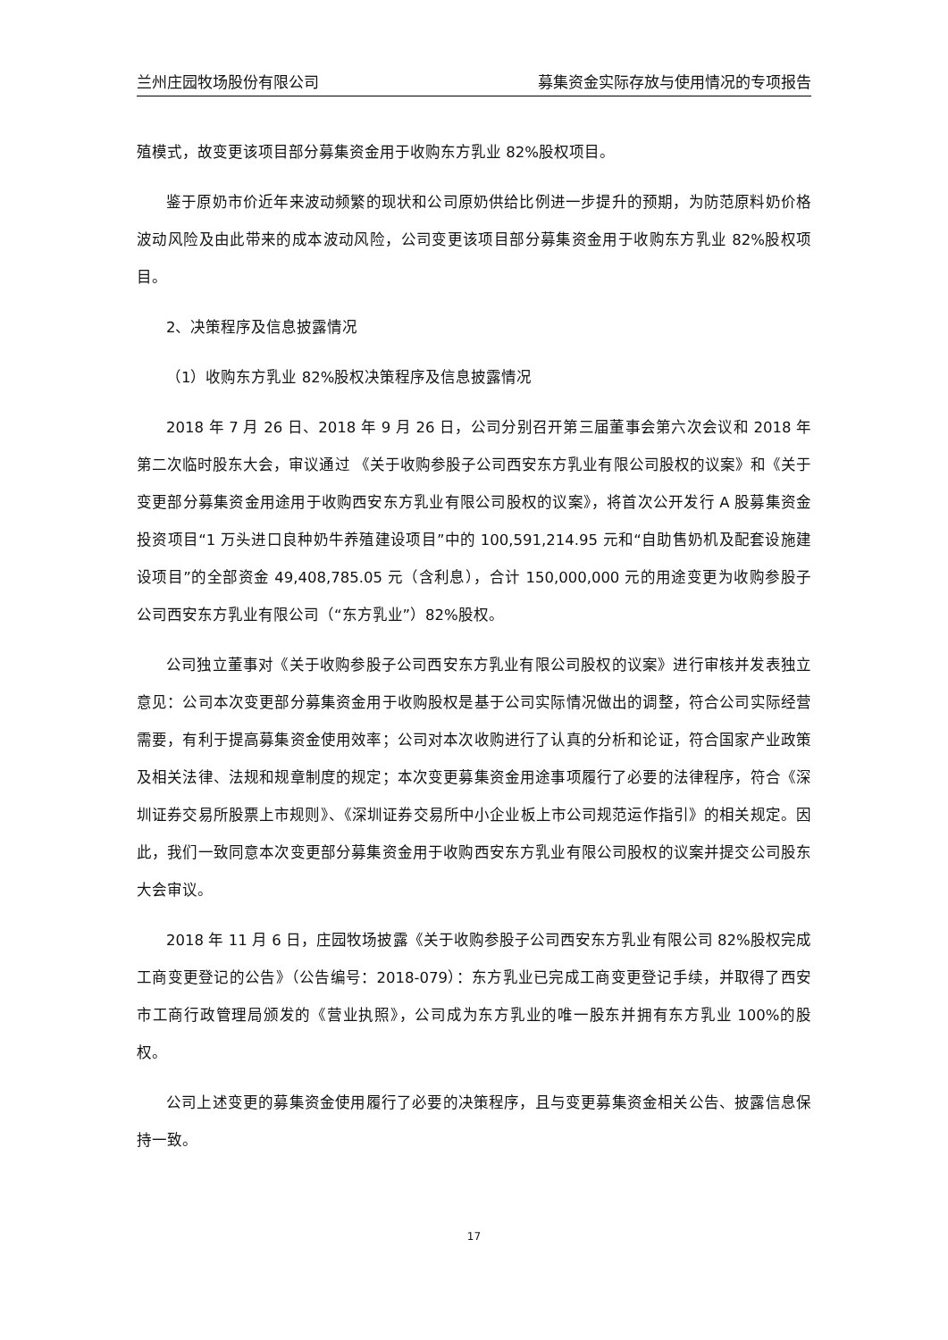兰州庄园牧场股份有限公司 募集资金实际存放与使用情况的专项报告
殖模式，故变更该项目部分募集资金用于收购东方乳业 82%股权项目。
鉴于原奶市价近年来波动频繁的现状和公司原奶供给比例进一步提升的预期，为防范原料奶价格波动风险及由此带来的成本波动风险，公司变更该项目部分募集资金用于收购东方乳业 82%股权项目。
2、决策程序及信息披露情况
（1）收购东方乳业 82%股权决策程序及信息披露情况
2018 年 7 月 26 日、2018 年 9 月 26 日，公司分别召开第三届董事会第六次会议和 2018 年第二次临时股东大会，审议通过 《关于收购参股子公司西安东方乳业有限公司股权的议案》和《关于变更部分募集资金用途用于收购西安东方乳业有限公司股权的议案》，将首次公开发行 A 股募集资金投资项目“1 万头进口良种奶牛养殖建设项目”中的 100,591,214.95 元和“自助售奶机及配套设施建设项目”的全部资金 49,408,785.05 元（含利息），合计 150,000,000 元的用途变更为收购参股子公司西安东方乳业有限公司（“东方乳业”）82%股权。
公司独立董事对《关于收购参股子公司西安东方乳业有限公司股权的议案》进行审核并发表独立意见：公司本次变更部分募集资金用于收购股权是基于公司实际情况做出的调整，符合公司实际经营需要，有利于提高募集资金使用效率；公司对本次收购进行了认真的分析和论证，符合国家产业政策及相关法律、法规和规章制度的规定；本次变更募集资金用途事项履行了必要的法律程序，符合《深圳证券交易所股票上市规则》、《深圳证券交易所中小企业板上市公司规范运作指引》的相关规定。因此，我们一致同意本次变更部分募集资金用于收购西安东方乳业有限公司股权的议案并提交公司股东大会审议。
2018 年 11 月 6 日，庄园牧场披露《关于收购参股子公司西安东方乳业有限公司 82%股权完成工商变更登记的公告》（公告编号：2018-079）：东方乳业已完成工商变更登记手续，并取得了西安市工商行政管理局颁发的《营业执照》，公司成为东方乳业的唯一股东并拥有东方乳业 100%的股权。
公司上述变更的募集资金使用履行了必要的决策程序，且与变更募集资金相关公告、披露信息保持一致。
17